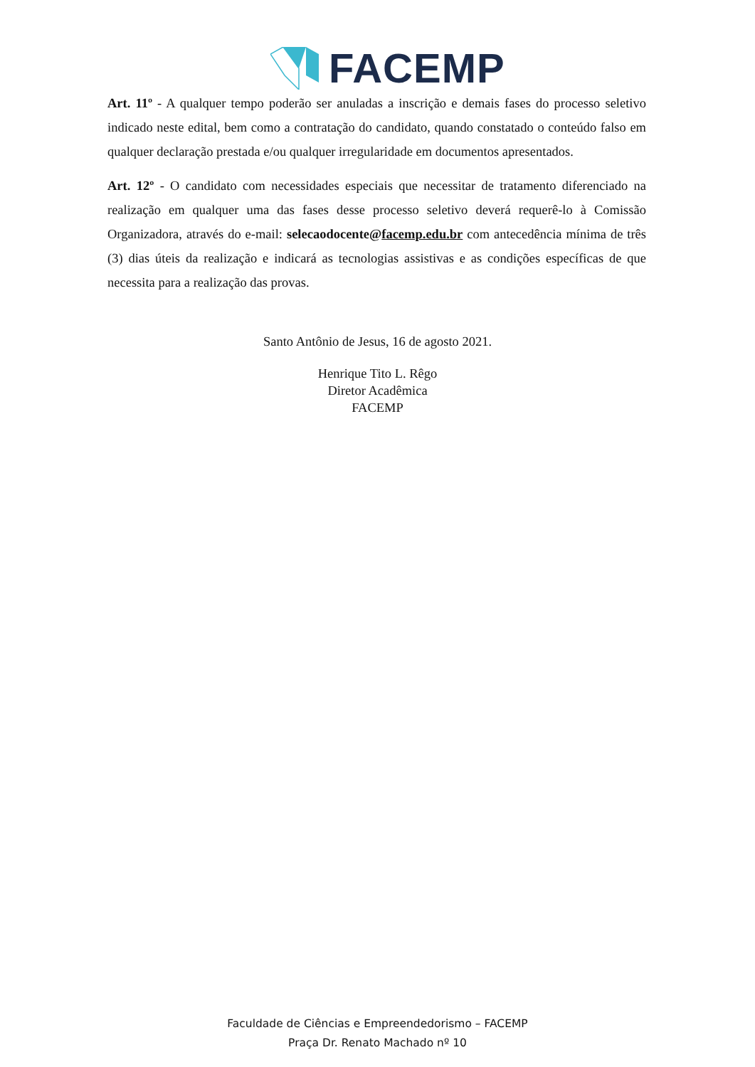FACEMP
Art. 11º - A qualquer tempo poderão ser anuladas a inscrição e demais fases do processo seletivo indicado neste edital, bem como a contratação do candidato, quando constatado o conteúdo falso em qualquer declaração prestada e/ou qualquer irregularidade em documentos apresentados.
Art. 12º - O candidato com necessidades especiais que necessitar de tratamento diferenciado na realização em qualquer uma das fases desse processo seletivo deverá requerê-lo à Comissão Organizadora, através do e-mail: selecaodocente@facemp.edu.br com antecedência mínima de três (3) dias úteis da realização e indicará as tecnologias assistivas e as condições específicas de que necessita para a realização das provas.
Santo Antônio de Jesus, 16 de agosto 2021.
Henrique Tito L. Rêgo
Diretor Acadêmica
FACEMP
Faculdade de Ciências e Empreendedorismo – FACEMP
Praça Dr. Renato Machado nº 10